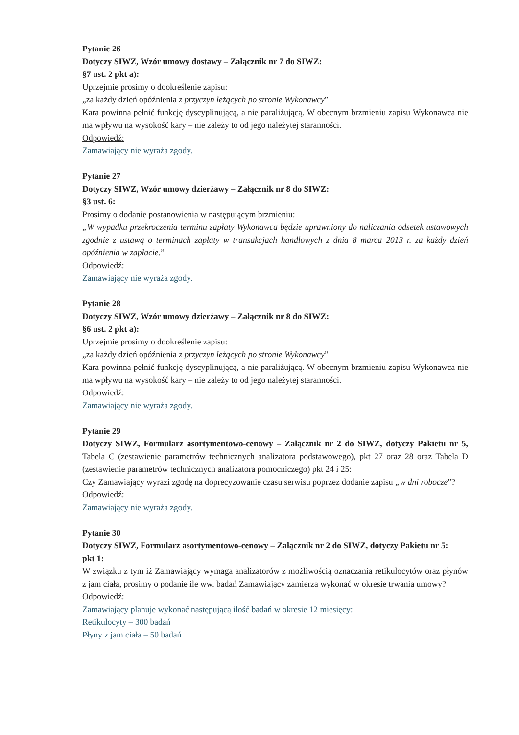Pytanie 26
Dotyczy SIWZ, Wzór umowy dostawy – Załącznik nr 7 do SIWZ:
§7 ust. 2 pkt a):
Uprzejmie prosimy o dookreślenie zapisu:
„za każdy dzień opóźnienia z przyczyn leżących po stronie Wykonawcy”
Kara powinna pełnić funkcję dyscyplinującą, a nie paraliżującą. W obecnym brzmieniu zapisu Wykonawca nie ma wpływu na wysokość kary – nie zależy to od jego należytej staranności.
Odpowiedź:
Zamawiający nie wyraża zgody.
Pytanie 27
Dotyczy SIWZ, Wzór umowy dzierżawy – Załącznik nr 8 do SIWZ:
§3 ust. 6:
Prosimy o dodanie postanowienia w następującym brzmieniu:
„W wypadku przekroczenia terminu zapłaty Wykonawca będzie uprawniony do naliczania odsetek ustawowych zgodnie z ustawą o terminach zapłaty w transakcjach handlowych z dnia 8 marca 2013 r. za każdy dzień opóźnienia w zapłacie.”
Odpowiedź:
Zamawiający nie wyraża zgody.
Pytanie 28
Dotyczy SIWZ, Wzór umowy dzierżawy – Załącznik nr 8 do SIWZ:
§6 ust. 2 pkt a):
Uprzejmie prosimy o dookreślenie zapisu:
„za każdy dzień opóźnienia z przyczyn leżących po stronie Wykonawcy”
Kara powinna pełnić funkcję dyscyplinującą, a nie paraliżującą. W obecnym brzmieniu zapisu Wykonawca nie ma wpływu na wysokość kary – nie zależy to od jego należytej staranności.
Odpowiedź:
Zamawiający nie wyraża zgody.
Pytanie 29
Dotyczy SIWZ, Formularz asortymentowo-cenowy – Załącznik nr 2 do SIWZ, dotyczy Pakietu nr 5, Tabela C (zestawienie parametrów technicznych analizatora podstawowego), pkt 27 oraz 28 oraz Tabela D (zestawienie parametrów technicznych analizatora pomocniczego) pkt 24 i 25:
Czy Zamawiający wyrazi zgodę na doprecyzowanie czasu serwisu poprzez dodanie zapisu „w dni robocze”?
Odpowiedź:
Zamawiający nie wyraża zgody.
Pytanie 30
Dotyczy SIWZ, Formularz asortymentowo-cenowy – Załącznik nr 2 do SIWZ, dotyczy Pakietu nr 5:
pkt 1:
W związku z tym iż Zamawiający wymaga analizatorów z możliwością oznaczania retikulocytów oraz płynów z jam ciała, prosimy o podanie ile ww. badań Zamawiający zamierza wykonać w okresie trwania umowy?
Odpowiedź:
Zamawiający planuje wykonać następującą ilość badań w okresie 12 miesięcy:
Retikulocyty – 300 badań
Płyny z jam ciała – 50 badań